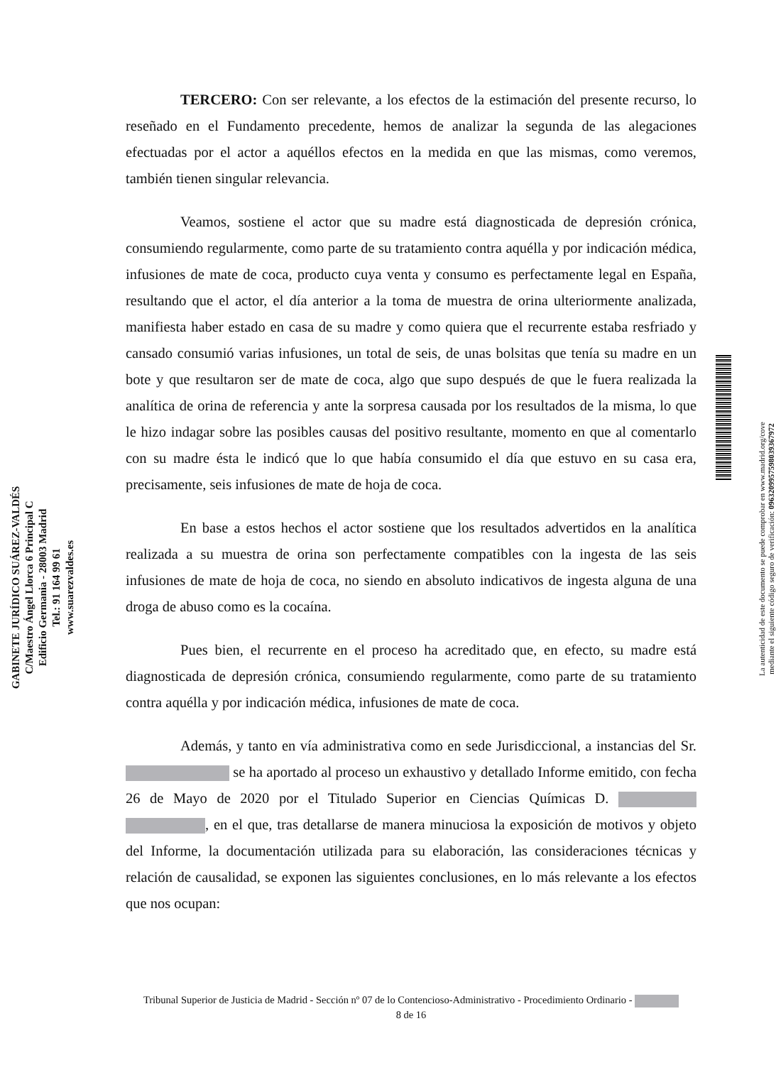GABINETE JURÍDICO SUÁREZ-VALDÉS
C/Maestro Ángel Llorca 6 Principal C
Edificio Germania - 28003 Madrid
Tel.: 91 164 99 61
www.suarezvaldes.es
TERCERO: Con ser relevante, a los efectos de la estimación del presente recurso, lo reseñado en el Fundamento precedente, hemos de analizar la segunda de las alegaciones efectuadas por el actor a aquéllos efectos en la medida en que las mismas, como veremos, también tienen singular relevancia.
Veamos, sostiene el actor que su madre está diagnosticada de depresión crónica, consumiendo regularmente, como parte de su tratamiento contra aquélla y por indicación médica, infusiones de mate de coca, producto cuya venta y consumo es perfectamente legal en España, resultando que el actor, el día anterior a la toma de muestra de orina ulteriormente analizada, manifiesta haber estado en casa de su madre y como quiera que el recurrente estaba resfriado y cansado consumió varias infusiones, un total de seis, de unas bolsitas que tenía su madre en un bote y que resultaron ser de mate de coca, algo que supo después de que le fuera realizada la analítica de orina de referencia y ante la sorpresa causada por los resultados de la misma, lo que le hizo indagar sobre las posibles causas del positivo resultante, momento en que al comentarlo con su madre ésta le indicó que lo que había consumido el día que estuvo en su casa era, precisamente, seis infusiones de mate de hoja de coca.
En base a estos hechos el actor sostiene que los resultados advertidos en la analítica realizada a su muestra de orina son perfectamente compatibles con la ingesta de las seis infusiones de mate de hoja de coca, no siendo en absoluto indicativos de ingesta alguna de una droga de abuso como es la cocaína.
Pues bien, el recurrente en el proceso ha acreditado que, en efecto, su madre está diagnosticada de depresión crónica, consumiendo regularmente, como parte de su tratamiento contra aquélla y por indicación médica, infusiones de mate de coca.
Además, y tanto en vía administrativa como en sede Jurisdiccional, a instancias del Sr. se ha aportado al proceso un exhaustivo y detallado Informe emitido, con fecha 26 de Mayo de 2020 por el Titulado Superior en Ciencias Químicas D. , en el que, tras detallarse de manera minuciosa la exposición de motivos y objeto del Informe, la documentación utilizada para su elaboración, las consideraciones técnicas y relación de causalidad, se exponen las siguientes conclusiones, en lo más relevante a los efectos que nos ocupan:
La autenticidad de este documento se puede comprobar en www.madrid.org/cove
mediante el siguiente código seguro de verificación: 0963209957598039367972
Tribunal Superior de Justicia de Madrid - Sección nº 07 de lo Contencioso-Administrativo - Procedimiento Ordinario -
8 de 16